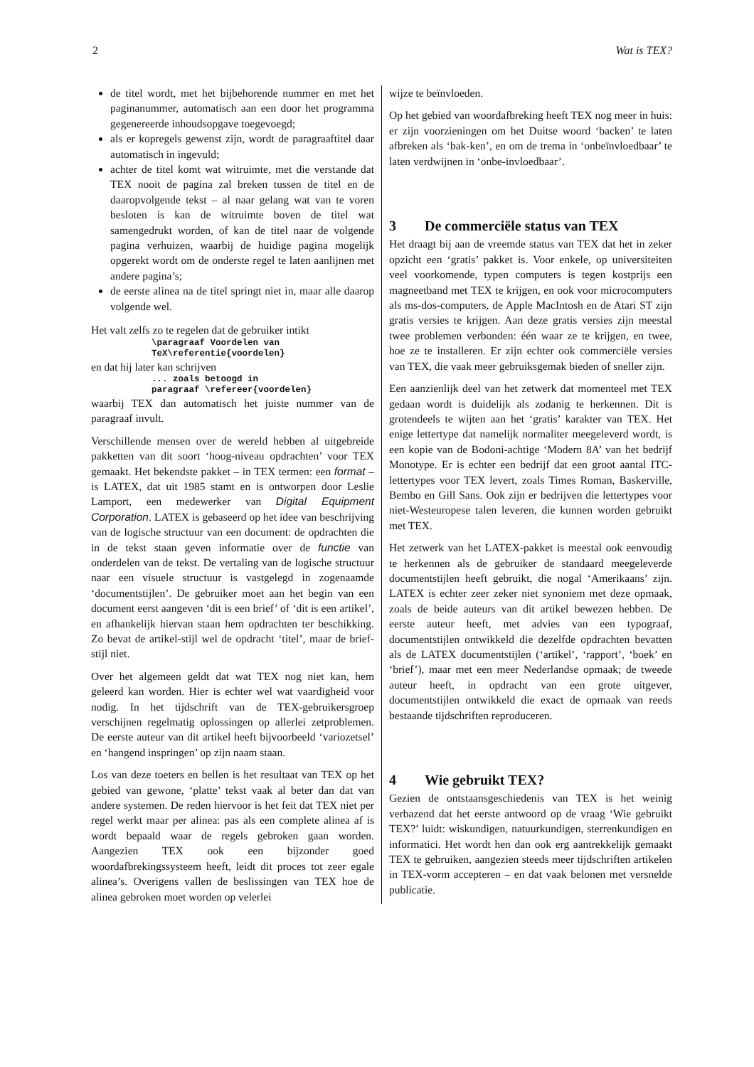2 Wat is TEX?
de titel wordt, met het bijbehorende nummer en met het paginanummer, automatisch aan een door het programma gegenereerde inhoudsopgave toegevoegd;
als er kopregels gewenst zijn, wordt de paragraaftitel daar automatisch in ingevuld;
achter de titel komt wat witruimte, met die verstande dat TEX nooit de pagina zal breken tussen de titel en de daaropvolgende tekst – al naar gelang wat van te voren besloten is kan de witruimte boven de titel wat samengedrukt worden, of kan de titel naar de volgende pagina verhuizen, waarbij de huidige pagina mogelijk opgerekt wordt om de onderste regel te laten aanlijnen met andere pagina’s;
de eerste alinea na de titel springt niet in, maar alle daarop volgende wel.
Het valt zelfs zo te regelen dat de gebruiker intikt
\paragraaf Voordelen van
TeX\referentie{voordelen}
en dat hij later kan schrijven
... zoals betoogd in
paragraaf \refereer{voordelen}
waarbij TEX dan automatisch het juiste nummer van de paragraaf invult.
Verschillende mensen over de wereld hebben al uitgebreide pakketten van dit soort ‘hoog-niveau opdrachten’ voor TEX gemaakt. Het bekendste pakket – in TEX termen: een format – is LATEX, dat uit 1985 stamt en is ontworpen door Leslie Lamport, een medewerker van Digital Equipment Corporation. LATEX is gebaseerd op het idee van beschrijving van de logische structuur van een document: de opdrachten die in de tekst staan geven informatie over de functie van onderdelen van de tekst. De vertaling van de logische structuur naar een visuele structuur is vastgelegd in zogenaamde ‘documentstijlen’. De gebruiker moet aan het begin van een document eerst aangeven ‘dit is een brief’ of ‘dit is een artikel’, en afhankelijk hiervan staan hem opdrachten ter beschikking. Zo bevat de artikel-stijl wel de opdracht ‘titel’, maar de brief-stijl niet.
Over het algemeen geldt dat wat TEX nog niet kan, hem geleerd kan worden. Hier is echter wel wat vaardigheid voor nodig. In het tijdschrift van de TEX-gebruikersgroep verschijnen regelmatig oplossingen op allerlei zetproblemen. De eerste auteur van dit artikel heeft bijvoorbeeld ‘variozetsel’ en ‘hangend inspringen’ op zijn naam staan.
Los van deze toeters en bellen is het resultaat van TEX op het gebied van gewone, ‘platte’ tekst vaak al beter dan dat van andere systemen. De reden hiervoor is het feit dat TEX niet per regel werkt maar per alinea: pas als een complete alinea af is wordt bepaald waar de regels gebroken gaan worden. Aangezien TEX ook een bijzonder goed woordafbrekingssysteem heeft, leidt dit proces tot zeer egale alinea’s. Overigens vallen de beslissingen van TEX hoe de alinea gebroken moet worden op velerlei
wijze te beïnvloeden.
Op het gebied van woordafbreking heeft TEX nog meer in huis: er zijn voorzieningen om het Duitse woord ‘backen’ te laten afbreken als ‘bak-ken’, en om de trema in ‘onbeïnvloedbaar’ te laten verdwijnen in ‘onbe-invloedbaar’.
3 De commerciële status van TEX
Het draagt bij aan de vreemde status van TEX dat het in zeker opzicht een ‘gratis’ pakket is. Voor enkele, op universiteiten veel voorkomende, typen computers is tegen kostprijs een magneetband met TEX te krijgen, en ook voor microcomputers als ms-dos-computers, de Apple MacIntosh en de Atari ST zijn gratis versies te krijgen. Aan deze gratis versies zijn meestal twee problemen verbonden: één waar ze te krijgen, en twee, hoe ze te installeren. Er zijn echter ook commerciële versies van TEX, die vaak meer gebruiksgemak bieden of sneller zijn.
Een aanzienlijk deel van het zetwerk dat momenteel met TEX gedaan wordt is duidelijk als zodanig te herkennen. Dit is grotendeels te wijten aan het ‘gratis’ karakter van TEX. Het enige lettertype dat namelijk normaliter meegeleverd wordt, is een kopie van de Bodoni-achtige ‘Modern 8A’ van het bedrijf Monotype. Er is echter een bedrijf dat een groot aantal ITC-lettertypes voor TEX levert, zoals Times Roman, Baskerville, Bembo en Gill Sans. Ook zijn er bedrijven die lettertypes voor niet-Westeuropese talen leveren, die kunnen worden gebruikt met TEX.
Het zetwerk van het LATEX-pakket is meestal ook eenvoudig te herkennen als de gebruiker de standaard meegeleverde documentstijlen heeft gebruikt, die nogal ‘Amerikaans’ zijn. LATEX is echter zeer zeker niet synoniem met deze opmaak, zoals de beide auteurs van dit artikel bewezen hebben. De eerste auteur heeft, met advies van een typograaf, documentstijlen ontwikkeld die dezelfde opdrachten bevatten als de LATEX documentstijlen (‘artikel’, ‘rapport’, ‘boek’ en ‘brief’), maar met een meer Nederlandse opmaak; de tweede auteur heeft, in opdracht van een grote uitgever, documentstijlen ontwikkeld die exact de opmaak van reeds bestaande tijdschriften reproduceren.
4 Wie gebruikt TEX?
Gezien de ontstaansgeschiedenis van TEX is het weinig verbazend dat het eerste antwoord op de vraag ‘Wie gebruikt TEX?’ luidt: wiskundigen, natuurkundigen, sterrenkundigen en informatici. Het wordt hen dan ook erg aantrekkelijk gemaakt TEX te gebruiken, aangezien steeds meer tijdschriften artikelen in TEX-vorm accepteren – en dat vaak belonen met versnelde publicatie.